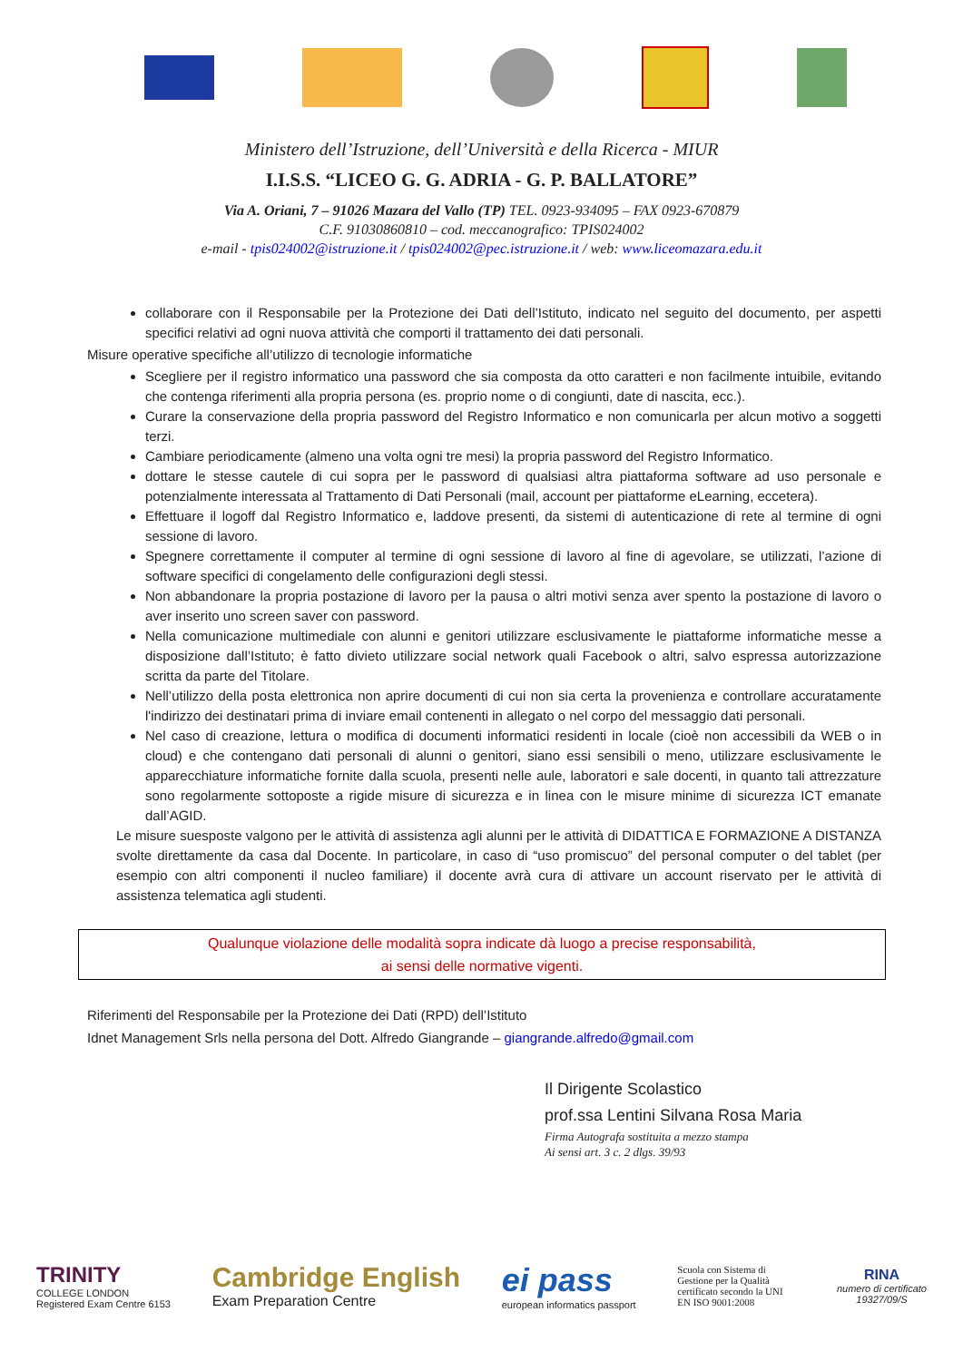Ministero dell’Istruzione, dell’Università e della Ricerca - MIUR
I.I.S.S. “LICEO G. G. ADRIA - G. P. BALLATORE”
Via A. Oriani, 7 – 91026 Mazara del Vallo (TP) TEL. 0923-934095 – FAX 0923-670879
C.F. 91030860810 – cod. meccanografico: TPIS024002
e-mail - tpis024002@istruzione.it / tpis024002@pec.istruzione.it / web: www.liceomazara.edu.it
collaborare con il Responsabile per la Protezione dei Dati dell’Istituto, indicato nel seguito del documento, per aspetti specifici relativi ad ogni nuova attività che comporti il trattamento dei dati personali.
Misure operative specifiche all’utilizzo di tecnologie informatiche
Scegliere per il registro informatico una password che sia composta da otto caratteri e non facilmente intuibile, evitando che contenga riferimenti alla propria persona (es. proprio nome o di congiunti, date di nascita, ecc.).
Curare la conservazione della propria password del Registro Informatico e non comunicarla per alcun motivo a soggetti terzi.
Cambiare periodicamente (almeno una volta ogni tre mesi) la propria password del Registro Informatico.
dottare le stesse cautele di cui sopra per le password di qualsiasi altra piattaforma software ad uso personale e potenzialmente interessata al Trattamento di Dati Personali (mail, account per piattaforme eLearning, eccetera).
Effettuare il logoff dal Registro Informatico e, laddove presenti, da sistemi di autenticazione di rete al termine di ogni sessione di lavoro.
Spegnere correttamente il computer al termine di ogni sessione di lavoro al fine di agevolare, se utilizzati, l’azione di software specifici di congelamento delle configurazioni degli stessi.
Non abbandonare la propria postazione di lavoro per la pausa o altri motivi senza aver spento la postazione di lavoro o aver inserito uno screen saver con password.
Nella comunicazione multimediale con alunni e genitori utilizzare esclusivamente le piattaforme informatiche messe a disposizione dall’Istituto; è fatto divieto utilizzare social network quali Facebook o altri, salvo espressa autorizzazione scritta da parte del Titolare.
Nell’utilizzo della posta elettronica non aprire documenti di cui non sia certa la provenienza e controllare accuratamente l'indirizzo dei destinatari prima di inviare email contenenti in allegato o nel corpo del messaggio dati personali.
Nel caso di creazione, lettura o modifica di documenti informatici residenti in locale (cioè non accessibili da WEB o in cloud) e che contengano dati personali di alunni o genitori, siano essi sensibili o meno, utilizzare esclusivamente le apparecchiature informatiche fornite dalla scuola, presenti nelle aule, laboratori e sale docenti, in quanto tali attrezzature sono regolarmente sottoposte a rigide misure di sicurezza e in linea con le misure minime di sicurezza ICT emanate dall’AGID.
Le misure suesposte valgono per le attività di assistenza agli alunni per le attività di DIDATTICA E FORMAZIONE A DISTANZA svolte direttamente da casa dal Docente. In particolare, in caso di “uso promiscuo” del personal computer o del tablet (per esempio con altri componenti il nucleo familiare) il docente avrà cura di attivare un account riservato per le attività di assistenza telematica agli studenti.
Qualunque violazione delle modalità sopra indicate dà luogo a precise responsabilità,
ai sensi delle normative vigenti.
Riferimenti del Responsabile per la Protezione dei Dati (RPD) dell’Istituto
Idnet Management Srls nella persona del Dott. Alfredo Giangrande – giangrande.alfredo@gmail.com
Il Dirigente Scolastico
prof.ssa Lentini Silvana Rosa Maria
Firma Autografa sostituita a mezzo stampa
Ai sensi art. 3 c. 2 dlgs. 39/93
TRINITY
COLLEGE LONDON
Registered Exam Centre 6153
Cambridge English
Exam Preparation Centre
ei pass
european informatics passport
Scuola con Sistema di Gestione per la Qualità certificato secondo la UNI EN ISO 9001:2008
RINA
numero di certificato
19327/09/S